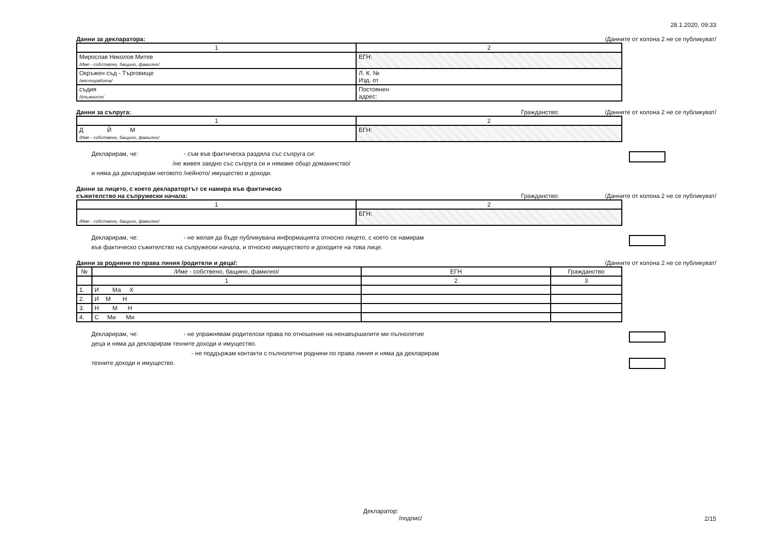28.1.2020, 09:33
Данни за декларатора: /Данните от колона 2 не се публикуват/
| 1 | 2 |
| --- | --- |
| Мирослав Николов Митев /Име - собствено, бащино, фамилно/ | ЕГН: |
| Окръжен съд - Търговище /месторабота/ | Л. К. № Изд. от |
| съдия /длъжност/ | Постоянен адрес: |
Данни за съпруга: Гражданство: /Данните от колона 2 не се публикуват/
| 1 | 2 |
| --- | --- |
| Д Й М /Име - собствено, бащино, фамилно/ | ЕГН: |
Декларирам, че: - съм във фактическа раздяла със съпруга си:
/не живея заедно със съпруга си и нямаме общо домакинство/
и няма да декларирам неговото /нейното/ имущество и доходи.
Данни за лицето, с което декларатортът се намира във фактическо
съжителство на съпружески начала:
Гражданство: /Данните от колона 2 не се публикуват/
| 1 | 2 |
| --- | --- |
| /Име - собствено, бащино, фамилно/ | ЕГН: |
Декларирам, че: - не желая да бъде публикувана информацията относно лицето, с което се намирам
във фактическо съжителство на съпружески начала, и относно имуществото и доходите на това лице.
Данни за роднини по права линия /родители и деца/: /Данните от колона 2 не се публикуват/
| № | /Име - собствено, бащино, фамилно/ | ЕГН | Гражданство |
| --- | --- | --- | --- |
| | 1 | 2 | 3 |
| 1. | И Ма Х | | |
| 2. | И М Н | | |
| 3. | Н М Н | | |
| 4. | С Ми Ми | | |
Декларирам, че: - не упражнявам родителски права по отношение на ненавършилите ми пълнолетие
деца и няма да декларирам техните доходи и имущество.
- не поддържам контакти с пълнолетни роднини по права линия и няма да декларирам
техните доходи и имущество.
Декларатор:
/подпис/
2/15